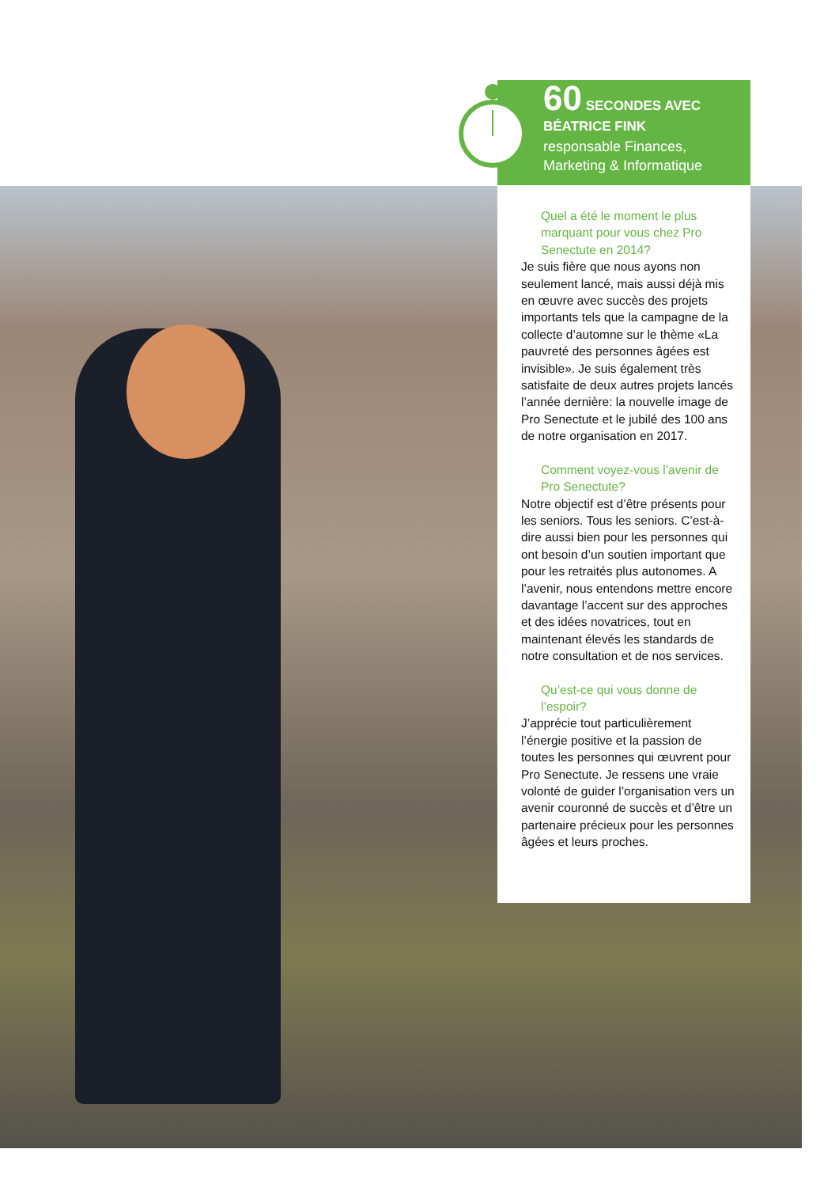60 SECONDES AVEC
BÉATRICE FINK
responsable Finances,
Marketing & Informatique
Quel a été le moment le plus marquant pour vous chez Pro Senectute en 2014?
Je suis fière que nous ayons non seulement lancé, mais aussi déjà mis en œuvre avec succès des projets importants tels que la campagne de la collecte d’automne sur le thème «La pauvreté des personnes âgées est invisible». Je suis également très satisfaite de deux autres projets lancés l’année dernière: la nouvelle image de Pro Senectute et le jubilé des 100 ans de notre organisation en 2017.
Comment voyez-vous l’avenir de Pro Senectute?
Notre objectif est d’être présents pour les seniors. Tous les seniors. C’est-à-dire aussi bien pour les personnes qui ont besoin d’un soutien important que pour les retraités plus autonomes. A l’avenir, nous entendons mettre encore davantage l’accent sur des approches et des idées novatrices, tout en maintenant élevés les standards de notre consultation et de nos services.
Qu’est-ce qui vous donne de l’espoir?
J’apprécie tout particulièrement l’énergie positive et la passion de toutes les personnes qui œuvrent pour Pro Senectute. Je ressens une vraie volonté de guider l’organisation vers un avenir couronné de succès et d’être un partenaire précieux pour les personnes âgées et leurs proches.